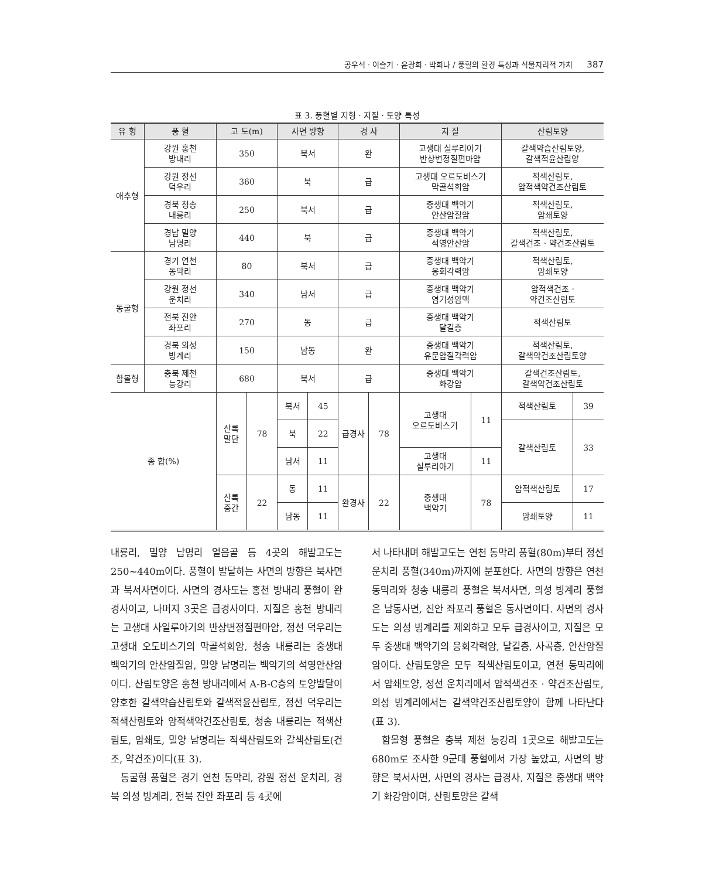공우석 · 이슬기 · 윤광희 · 박희나 / 풍혈의 환경 특성과 식물지리적 가치 387
표 3. 풍혈별 지형 · 지질 · 토양 특성
| 유 형 | 풍 혈 | 고 도(m) | | 사면 방향 | | 경 사 | | 지 질 | | 산림토양 | |
| --- | --- | --- | --- | --- | --- | --- | --- | --- | --- | --- | --- |
| 애추형 | 강원 홍천 방내리 | 350 | | 북서 | | 완 | | 고생대 실루리아기 반상변정질편마암 | | 갈색약습산림토양, 갈색적윤산림양 | |
| | 강원 정선 덕우리 | 360 | | 북 | | 급 | | 고생대 오르도비스기 막골석회암 | | 적색산림토, 암적색약건조산림토 | |
| | 경북 청송 내룡리 | 250 | | 북서 | | 급 | | 중생대 백악기 안산암질암 | | 적색산림토, 암쇄토양 | |
| | 경남 밀양 남명리 | 440 | | 북 | | 급 | | 중생대 백악기 석영안산암 | | 적색산림토, 갈색건조 · 약건조산림토 | |
| 동굴형 | 경기 연천 동막리 | 80 | | 북서 | | 급 | | 중생대 백악기 응회각력암 | | 적색산림토, 암쇄토양 | |
| | 강원 정선 운치리 | 340 | | 남서 | | 급 | | 중생대 백악기 염기성암맥 | | 암적색건조 · 약건조산림토 | |
| | 전북 진안 좌포리 | 270 | | 동 | | 급 | | 중생대 백악기 달길층 | | 적색산림토 | |
| | 경북 의성 빙계리 | 150 | | 남동 | | 완 | | 중생대 백악기 유문암질각력암 | | 적색산림토, 갈색약건조산림토양 | |
| 함몰형 | 충북 제천 능강리 | 680 | | 북서 | | 급 | | 중생대 백악기 화강암 | | 갈색건조산림토, 갈색약건조산림토 | |
| 종 합(%) | | 산록 말단 | 78 | 북서 | 45 | 급경사 | 78 | 고생대 오르도비스기 | 11 | 적색산림토 | 39 |
| | | | | 북 | 22 | | | | | 갈색산림토 | 33 |
| | | | | 남서 | 11 | | | 고생대 실루리아기 | 11 | | |
| | | 산록 중간 | 22 | 동 | 11 | 완경사 | 22 | 중생대 백악기 | 78 | 암적색산림토 | 17 |
| | | | | 남동 | 11 | | | | | 암쇄토양 | 11 |
내룡리, 밀양 남명리 얼음골 등 4곳의 해발고도는 250~440m이다. 풍혈이 발달하는 사면의 방향은 북사면과 북서사면이다. 사면의 경사도는 홍천 방내리 풍혈이 완경사이고, 나머지 3곳은 급경사이다. 지질은 홍천 방내리는 고생대 사일루아기의 반상변정질편마암, 정선 덕우리는 고생대 오도비스기의 막골석회암, 청송 내룡리는 중생대 백악기의 안산암질암, 밀양 남명리는 백악기의 석영안산암이다. 산림토양은 홍천 방내리에서 A-B-C층의 토양발달이 양호한 갈색약습산림토와 갈색적윤산림토, 정선 덕우리는 적색산림토와 암적색약건조산림토, 청송 내룡리는 적색산림토, 암쇄토, 밀양 남명리는 적색산림토와 갈색산림토(건조, 약건조)이다(표 3).
동굴형 풍혈은 경기 연천 동막리, 강원 정선 운치리, 경북 의성 빙계리, 전북 진안 좌포리 등 4곳에
서 나타내며 해발고도는 연천 동막리 풍혈(80m)부터 정선 운치리 풍혈(340m)까지에 분포한다. 사면의 방향은 연천 동막리와 청송 내룡리 풍혈은 북서사면, 의성 빙계리 풍혈은 남동사면, 진안 좌포리 풍혈은 동사면이다. 사면의 경사도는 의성 빙계리를 제외하고 모두 급경사이고, 지질은 모두 중생대 백악기의 응회각력암, 달길층, 사곡층, 안산암질암이다. 산림토양은 모두 적색산림토이고, 연천 동막리에서 암쇄토양, 정선 운치리에서 암적색건조 · 약건조산림토, 의성 빙계리에서는 갈색약건조산림토양이 함께 나타난다(표 3).
함몰형 풍혈은 충북 제천 능강리 1곳으로 해발고도는 680m로 조사한 9군데 풍혈에서 가장 높았고, 사면의 방향은 북서사면, 사면의 경사는 급경사, 지질은 중생대 백악기 화강암이며, 산림토양은 갈색